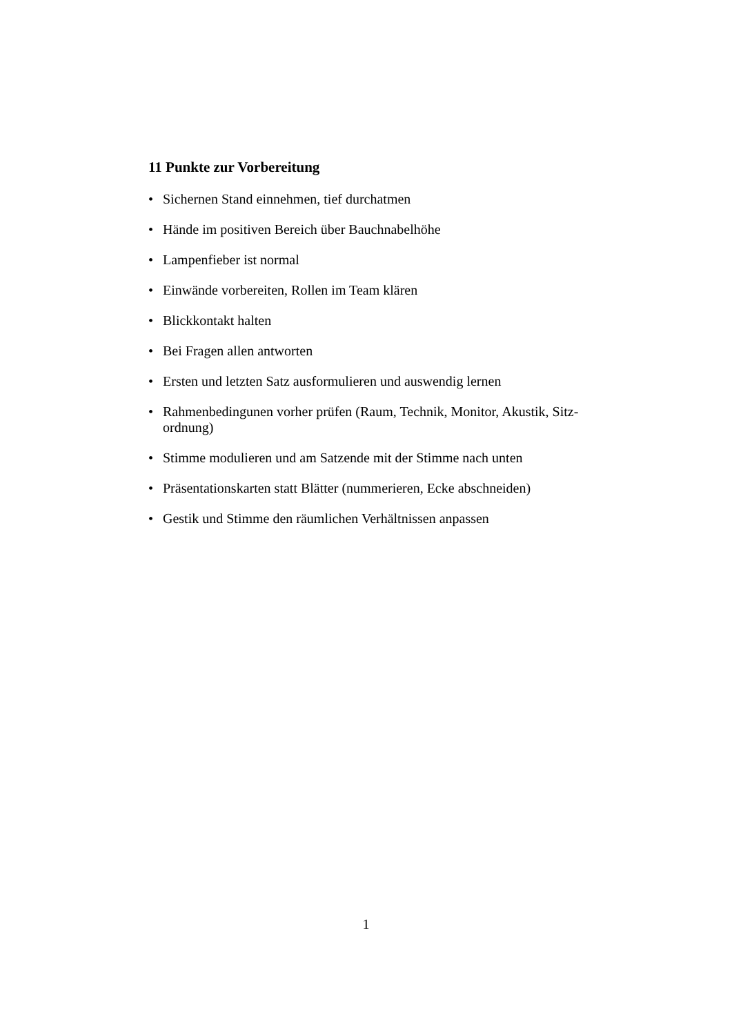11 Punkte zur Vorbereitung
• Sichernen Stand einnehmen, tief durchatmen
• Hände im positiven Bereich über Bauchnabelhöhe
• Lampenfieber ist normal
• Einwände vorbereiten, Rollen im Team klären
• Blickkontakt halten
• Bei Fragen allen antworten
• Ersten und letzten Satz ausformulieren und auswendig lernen
• Rahmenbedingunen vorher prüfen (Raum, Technik, Monitor, Akustik, Sitz-ordnung)
• Stimme modulieren und am Satzende mit der Stimme nach unten
• Präsentationskarten statt Blätter (nummerieren, Ecke abschneiden)
• Gestik und Stimme den räumlichen Verhältnissen anpassen
1